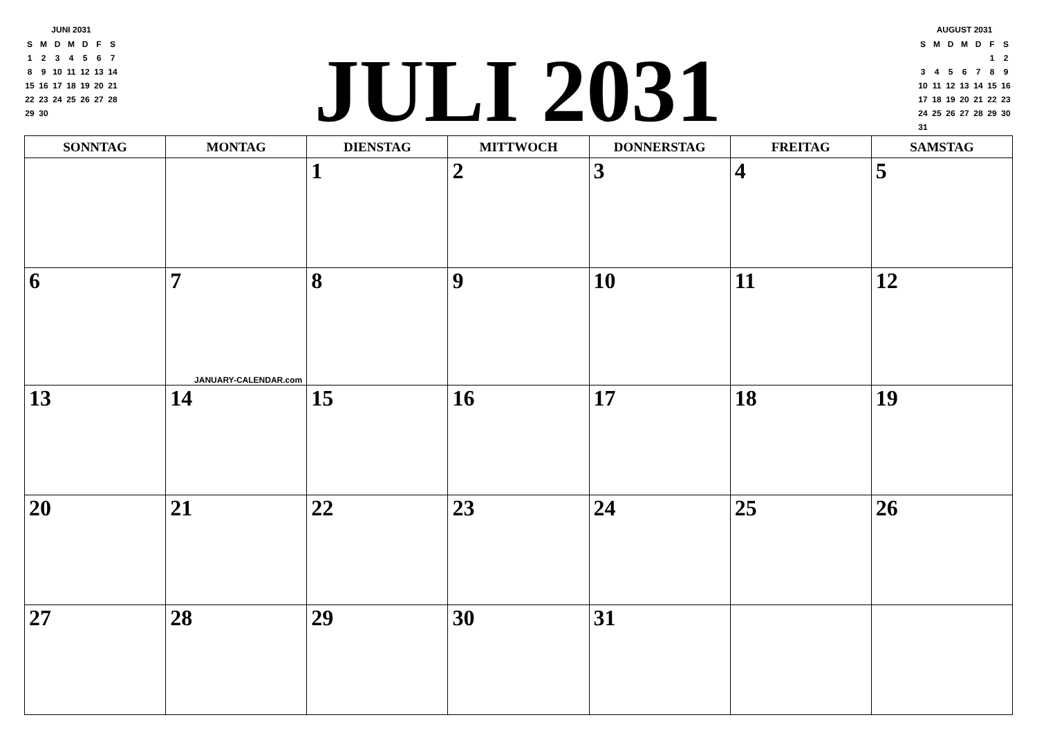JUNI 2031
| S | M | D | M | D | F | S |
| --- | --- | --- | --- | --- | --- | --- |
| 1 | 2 | 3 | 4 | 5 | 6 | 7 |
| 8 | 9 | 10 | 11 | 12 | 13 | 14 |
| 15 | 16 | 17 | 18 | 19 | 20 | 21 |
| 22 | 23 | 24 | 25 | 26 | 27 | 28 |
| 29 | 30 | | | | | |
JULI 2031
AUGUST 2031
| S | M | D | M | D | F | S |
| --- | --- | --- | --- | --- | --- | --- |
| | | | | | 1 | 2 |
| 3 | 4 | 5 | 6 | 7 | 8 | 9 |
| 10 | 11 | 12 | 13 | 14 | 15 | 16 |
| 17 | 18 | 19 | 20 | 21 | 22 | 23 |
| 24 | 25 | 26 | 27 | 28 | 29 | 30 |
| 31 | | | | | | |
| SONNTAG | MONTAG | DIENSTAG | MITTWOCH | DONNERSTAG | FREITAG | SAMSTAG |
| --- | --- | --- | --- | --- | --- | --- |
| | | 1 | 2 | 3 | 4 | 5 |
| 6 | 7 JANUARY-CALENDAR.com | 8 | 9 | 10 | 11 | 12 |
| 13 | 14 | 15 | 16 | 17 | 18 | 19 |
| 20 | 21 | 22 | 23 | 24 | 25 | 26 |
| 27 | 28 | 29 | 30 | 31 | | |